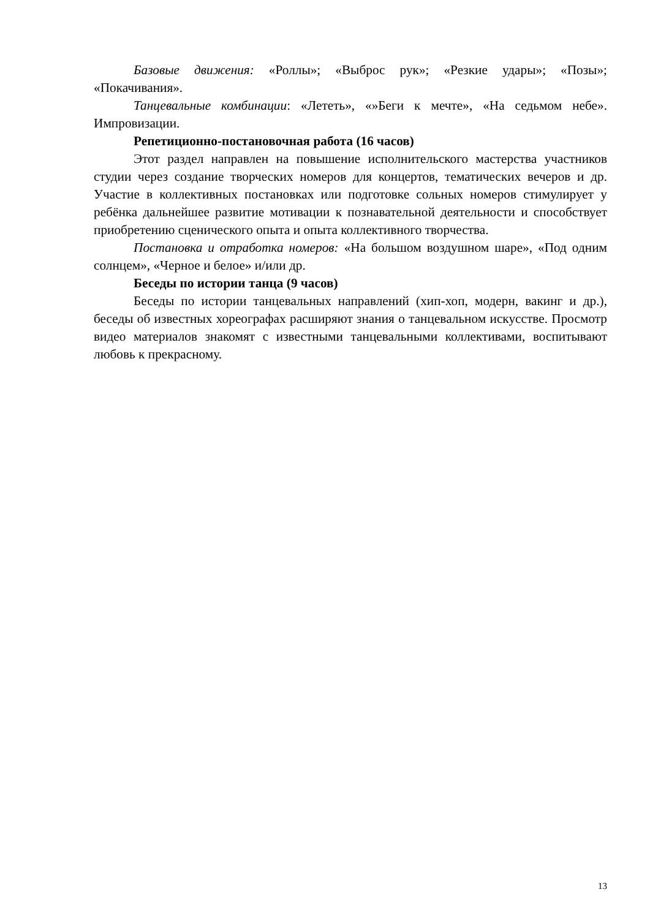Базовые движения: «Роллы»; «Выброс рук»; «Резкие удары»; «Позы»; «Покачивания».
Танцевальные комбинации: «Лететь», «»Беги к мечте», «На седьмом небе». Импровизации.
Репетиционно-постановочная работа (16 часов)
Этот раздел направлен на повышение исполнительского мастерства участников студии через создание творческих номеров для концертов, тематических вечеров и др. Участие в коллективных постановках или подготовке сольных номеров стимулирует у ребёнка дальнейшее развитие мотивации к познавательной деятельности и способствует приобретению сценического опыта и опыта коллективного творчества.
Постановка и отработка номеров: «На большом воздушном шаре», «Под одним солнцем», «Черное и белое» и/или др.
Беседы по истории танца (9 часов)
Беседы по истории танцевальных направлений (хип-хоп, модерн, вакинг и др.), беседы об известных хореографах расширяют знания о танцевальном искусстве. Просмотр видео материалов знакомят с известными танцевальными коллективами, воспитывают любовь к прекрасному.
13